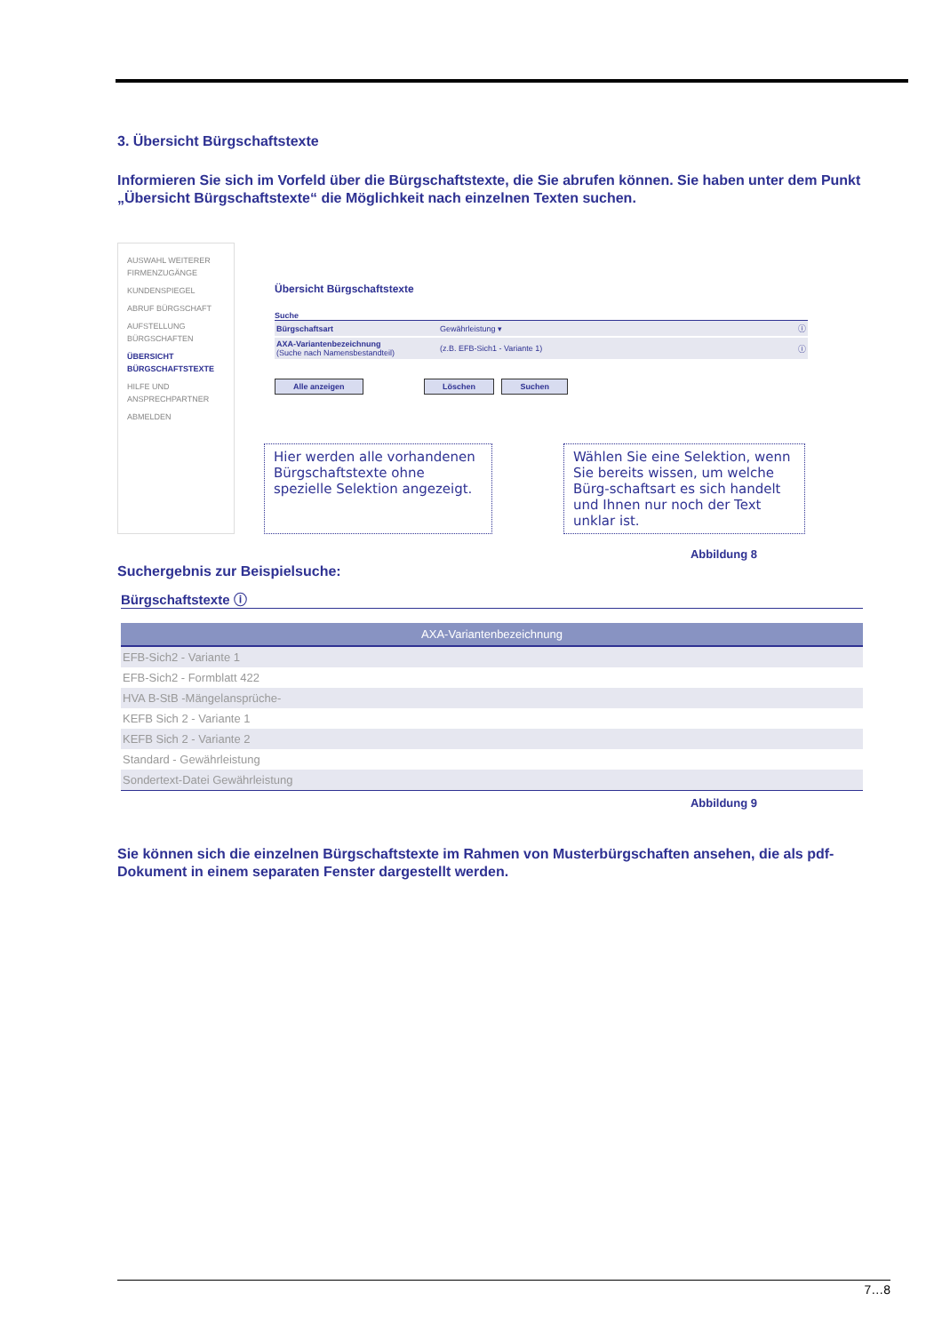3. Übersicht Bürgschaftstexte
Informieren Sie sich im Vorfeld über die Bürgschaftstexte, die Sie abrufen können. Sie haben unter dem Punkt „Übersicht Bürgschaftstexte“ die Möglichkeit nach einzelnen Texten suchen.
AUSWAHL WEITERER FIRMENZUGÄNGE
KUNDENSPIEGEL
ABRUF BÜRGSCHAFT
AUFSTELLUNG BÜRGSCHAFTEN
ÜBERSICHT BÜRGSCHAFTSTEXTE
HILFE UND ANSPRECHPARTNER
ABMELDEN
Übersicht Bürgschaftstexte
Suche
| Bürgschaftsart | Gewährleistung ▾ | ⓘ |
| AXA-Variantenbezeichnung (Suche nach Namensbestandteil) | (z.B. EFB-Sich1 - Variante 1) | ⓘ |
Alle anzeigen Löschen Suchen
Hier werden alle vorhandenen Bürgschaftstexte ohne spezielle Selektion angezeigt.
Wählen Sie eine Selektion, wenn Sie bereits wissen, um welche Bürg-schaftsart es sich handelt und Ihnen nur noch der Text unklar ist.
Abbildung 8
Suchergebnis zur Beispielsuche:
Bürgschaftstexte ⓘ
| AXA-Variantenbezeichnung |
| --- |
| EFB-Sich2 - Variante 1 |
| EFB-Sich2 - Formblatt 422 |
| HVA B-StB -Mängelansprüche- |
| KEFB Sich 2 - Variante 1 |
| KEFB Sich 2 - Variante 2 |
| Standard - Gewährleistung |
| Sondertext-Datei Gewährleistung |
Abbildung 9
Sie können sich die einzelnen Bürgschaftstexte im Rahmen von Musterbürgschaften ansehen, die als pdf-Dokument in einem separaten Fenster dargestellt werden.
7…8